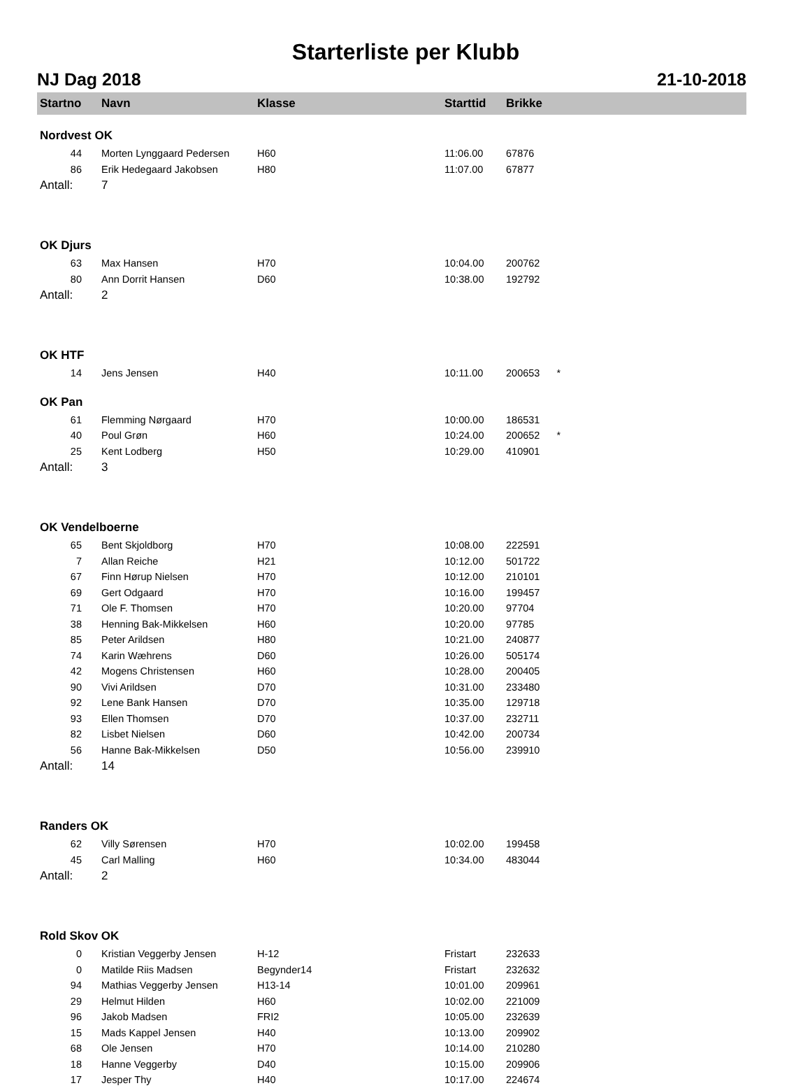Starterliste per Klubb
NJ Dag 2018 21-10-2018
| Startno | Navn | Klasse | Starttid | Brikke |
| --- | --- | --- | --- | --- |
| Nordvest OK | | | | |
| 44 | Morten Lynggaard Pedersen | H60 | 11:06.00 | 67876 |
| 86 | Erik Hedegaard Jakobsen | H80 | 11:07.00 | 67877 |
| Antall: | 7 | | | |
| OK Djurs | | | | |
| 63 | Max Hansen | H70 | 10:04.00 | 200762 |
| 80 | Ann Dorrit Hansen | D60 | 10:38.00 | 192792 |
| Antall: | 2 | | | |
| OK HTF | | | | |
| 14 | Jens Jensen | H40 | 10:11.00 | 200653 * |
| OK Pan | | | | |
| 61 | Flemming Nørgaard | H70 | 10:00.00 | 186531 |
| 40 | Poul Grøn | H60 | 10:24.00 | 200652 * |
| 25 | Kent Lodberg | H50 | 10:29.00 | 410901 |
| Antall: | 3 | | | |
| OK Vendelboerne | | | | |
| 65 | Bent Skjoldborg | H70 | 10:08.00 | 222591 |
| 7 | Allan Reiche | H21 | 10:12.00 | 501722 |
| 67 | Finn Hørup Nielsen | H70 | 10:12.00 | 210101 |
| 69 | Gert Odgaard | H70 | 10:16.00 | 199457 |
| 71 | Ole F. Thomsen | H70 | 10:20.00 | 97704 |
| 38 | Henning Bak-Mikkelsen | H60 | 10:20.00 | 97785 |
| 85 | Peter Arildsen | H80 | 10:21.00 | 240877 |
| 74 | Karin Wæhrens | D60 | 10:26.00 | 505174 |
| 42 | Mogens Christensen | H60 | 10:28.00 | 200405 |
| 90 | Vivi Arildsen | D70 | 10:31.00 | 233480 |
| 92 | Lene Bank Hansen | D70 | 10:35.00 | 129718 |
| 93 | Ellen Thomsen | D70 | 10:37.00 | 232711 |
| 82 | Lisbet Nielsen | D60 | 10:42.00 | 200734 |
| 56 | Hanne Bak-Mikkelsen | D50 | 10:56.00 | 239910 |
| Antall: | 14 | | | |
| Randers OK | | | | |
| 62 | Villy Sørensen | H70 | 10:02.00 | 199458 |
| 45 | Carl Malling | H60 | 10:34.00 | 483044 |
| Antall: | 2 | | | |
| Rold Skov OK | | | | |
| 0 | Kristian Veggerby Jensen | H-12 | Fristart | 232633 |
| 0 | Matilde Riis Madsen | Begynder14 | Fristart | 232632 |
| 94 | Mathias Veggerby Jensen | H13-14 | 10:01.00 | 209961 |
| 29 | Helmut Hilden | H60 | 10:02.00 | 221009 |
| 96 | Jakob Madsen | FRI2 | 10:05.00 | 232639 |
| 15 | Mads Kappel Jensen | H40 | 10:13.00 | 209902 |
| 68 | Ole Jensen | H70 | 10:14.00 | 210280 |
| 18 | Hanne Veggerby | D40 | 10:15.00 | 209906 |
| 17 | Jesper Thy | H40 | 10:17.00 | 224674 |